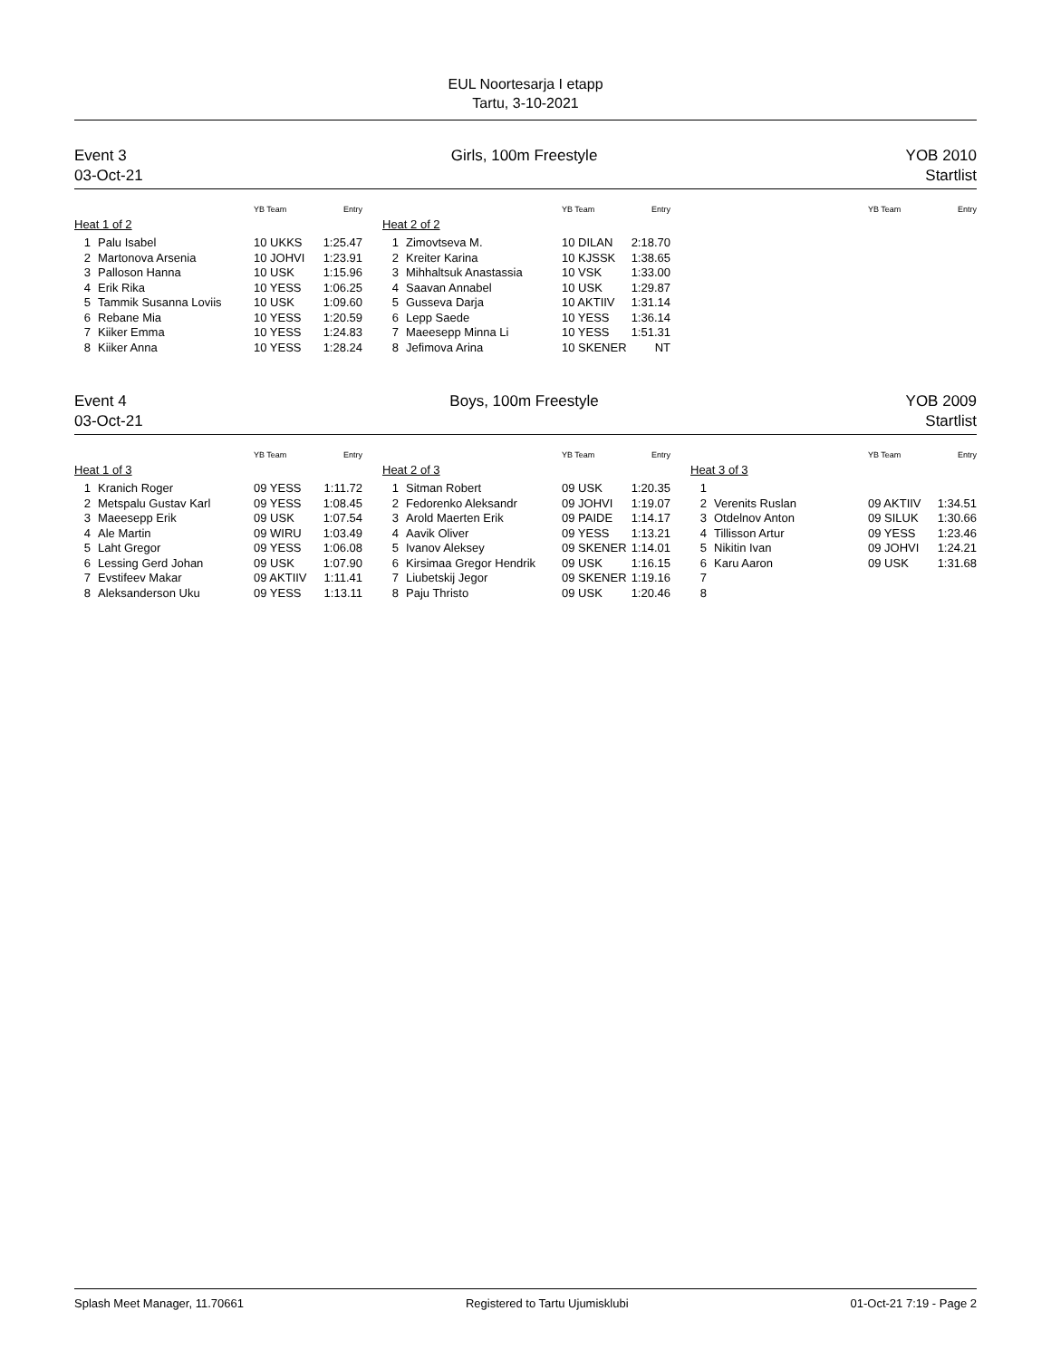EUL Noortesarja I etapp
Tartu, 3-10-2021
Event 3
03-Oct-21
Girls, 100m Freestyle YOB 2010
Startlist
| | | YB Team | Entry |
| --- | --- | --- | --- |
| Heat 1 of 2 | | | |
| 1 | Palu Isabel | 10 UKKS | 1:25.47 |
| 2 | Martonova Arsenia | 10 JOHVI | 1:23.91 |
| 3 | Palloson Hanna | 10 USK | 1:15.96 |
| 4 | Erik Rika | 10 YESS | 1:06.25 |
| 5 | Tammik Susanna Loviis | 10 USK | 1:09.60 |
| 6 | Rebane Mia | 10 YESS | 1:20.59 |
| 7 | Kiiker Emma | 10 YESS | 1:24.83 |
| 8 | Kiiker Anna | 10 YESS | 1:28.24 |
| | | YB Team | Entry |
| --- | --- | --- | --- |
| Heat 2 of 2 | | | |
| 1 | Zimovtseva M. | 10 DILAN | 2:18.70 |
| 2 | Kreiter Karina | 10 KJSSK | 1:38.65 |
| 3 | Mihhaltsuk Anastassia | 10 VSK | 1:33.00 |
| 4 | Saavan Annabel | 10 USK | 1:29.87 |
| 5 | Gusseva Darja | 10 AKTIIV | 1:31.14 |
| 6 | Lepp Saede | 10 YESS | 1:36.14 |
| 7 | Maeesepp Minna Li | 10 YESS | 1:51.31 |
| 8 | Jefimova Arina | 10 SKENER | NT |
| | | YB Team | Entry |
| --- | --- | --- | --- |
Event 4
03-Oct-21
Boys, 100m Freestyle YOB 2009
Startlist
| | | YB Team | Entry |
| --- | --- | --- | --- |
| Heat 1 of 3 | | | |
| 1 | Kranich Roger | 09 YESS | 1:11.72 |
| 2 | Metspalu Gustav Karl | 09 YESS | 1:08.45 |
| 3 | Maeesepp Erik | 09 USK | 1:07.54 |
| 4 | Ale Martin | 09 WIRU | 1:03.49 |
| 5 | Laht Gregor | 09 YESS | 1:06.08 |
| 6 | Lessing Gerd Johan | 09 USK | 1:07.90 |
| 7 | Evstifeev Makar | 09 AKTIIV | 1:11.41 |
| 8 | Aleksanderson Uku | 09 YESS | 1:13.11 |
| | | YB Team | Entry |
| --- | --- | --- | --- |
| Heat 2 of 3 | | | |
| 1 | Sitman Robert | 09 USK | 1:20.35 |
| 2 | Fedorenko Aleksandr | 09 JOHVI | 1:19.07 |
| 3 | Arold Maerten Erik | 09 PAIDE | 1:14.17 |
| 4 | Aavik Oliver | 09 YESS | 1:13.21 |
| 5 | Ivanov Aleksey | 09 SKENER | 1:14.01 |
| 6 | Kirsimaa Gregor Hendrik | 09 USK | 1:16.15 |
| 7 | Liubetskij Jegor | 09 SKENER | 1:19.16 |
| 8 | Paju Thristo | 09 USK | 1:20.46 |
| | | YB Team | Entry |
| --- | --- | --- | --- |
| Heat 3 of 3 | | | |
| 1 | | | |
| 2 | Verenits Ruslan | 09 AKTIIV | 1:34.51 |
| 3 | Otdelnov Anton | 09 SILUK | 1:30.66 |
| 4 | Tillisson Artur | 09 YESS | 1:23.46 |
| 5 | Nikitin Ivan | 09 JOHVI | 1:24.21 |
| 6 | Karu Aaron | 09 USK | 1:31.68 |
| 7 | | | |
| 8 | | | |
Splash Meet Manager, 11.70661 Registered to Tartu Ujumisklubi 01-Oct-21 7:19 - Page 2